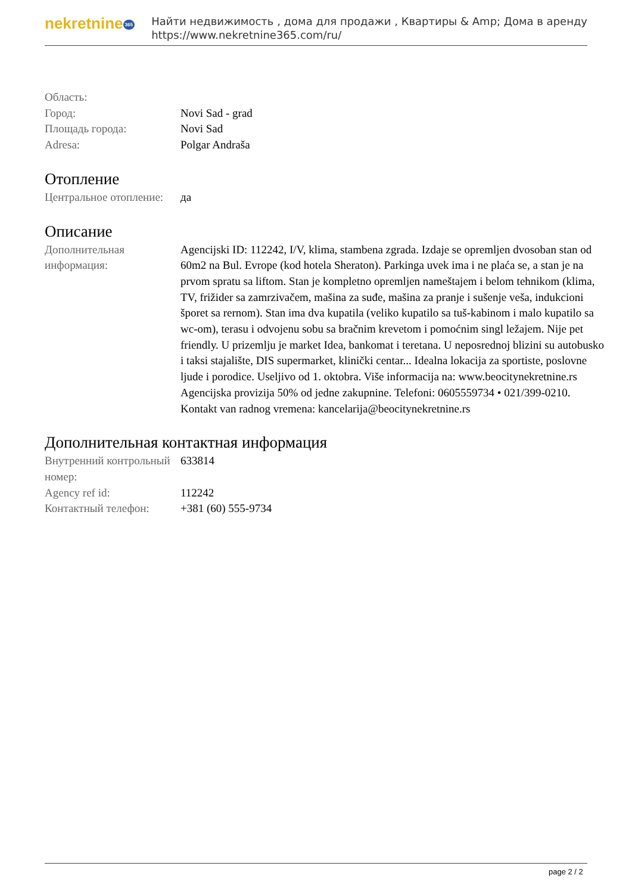nekretnine 365
Найти недвижимость , дома для продажи , Квартиры & Amp; Дома в аренду
https://www.nekretnine365.com/ru/
| Область: | |
| Город: | Novi Sad - grad |
| Площадь города: | Novi Sad |
| Adresa: | Polgar Andraša |
Отопление
| Центральное отопление: | да |
Описание
| Дополнительная информация: | Agencijski ID: 112242, I/V, klima, stambena zgrada. Izdaje se opremljen dvosoban stan od 60m2 na Bul. Evrope (kod hotela Sheraton). Parkinga uvek ima i ne plaća se, a stan je na prvom spratu sa liftom. Stan je kompletno opremljen nameštajem i belom tehnikom (klima, TV, frižider sa zamrzivačem, mašina za suđe, mašina za pranje i sušenje veša, indukcioni šporet sa rernom). Stan ima dva kupatila (veliko kupatilo sa tuš-kabinom i malo kupatilo sa wc-om), terasu i odvojenu sobu sa bračnim krevetom i pomoćnim singl ležajem. Nije pet friendly. U prizemlju je market Idea, bankomat i teretana. U neposrednoj blizini su autobusko i taksi stajalište, DIS supermarket, klinički centar... Idealna lokacija za sportiste, poslovne ljude i porodice. Useljivo od 1. oktobra. Više informacija na: www.beocitynekretnine.rs Agencijska provizija 50% od jedne zakupnine. Telefoni: 0605559734 • 021/399-0210. Kontakt van radnog vremena: kancelarija@beocitynekretnine.rs |
Дополнительная контактная информация
| Внутренний контрольный номер: | 633814 |
| Agency ref id: | 112242 |
| Контактный телефон: | +381 (60) 555-9734 |
page 2 / 2